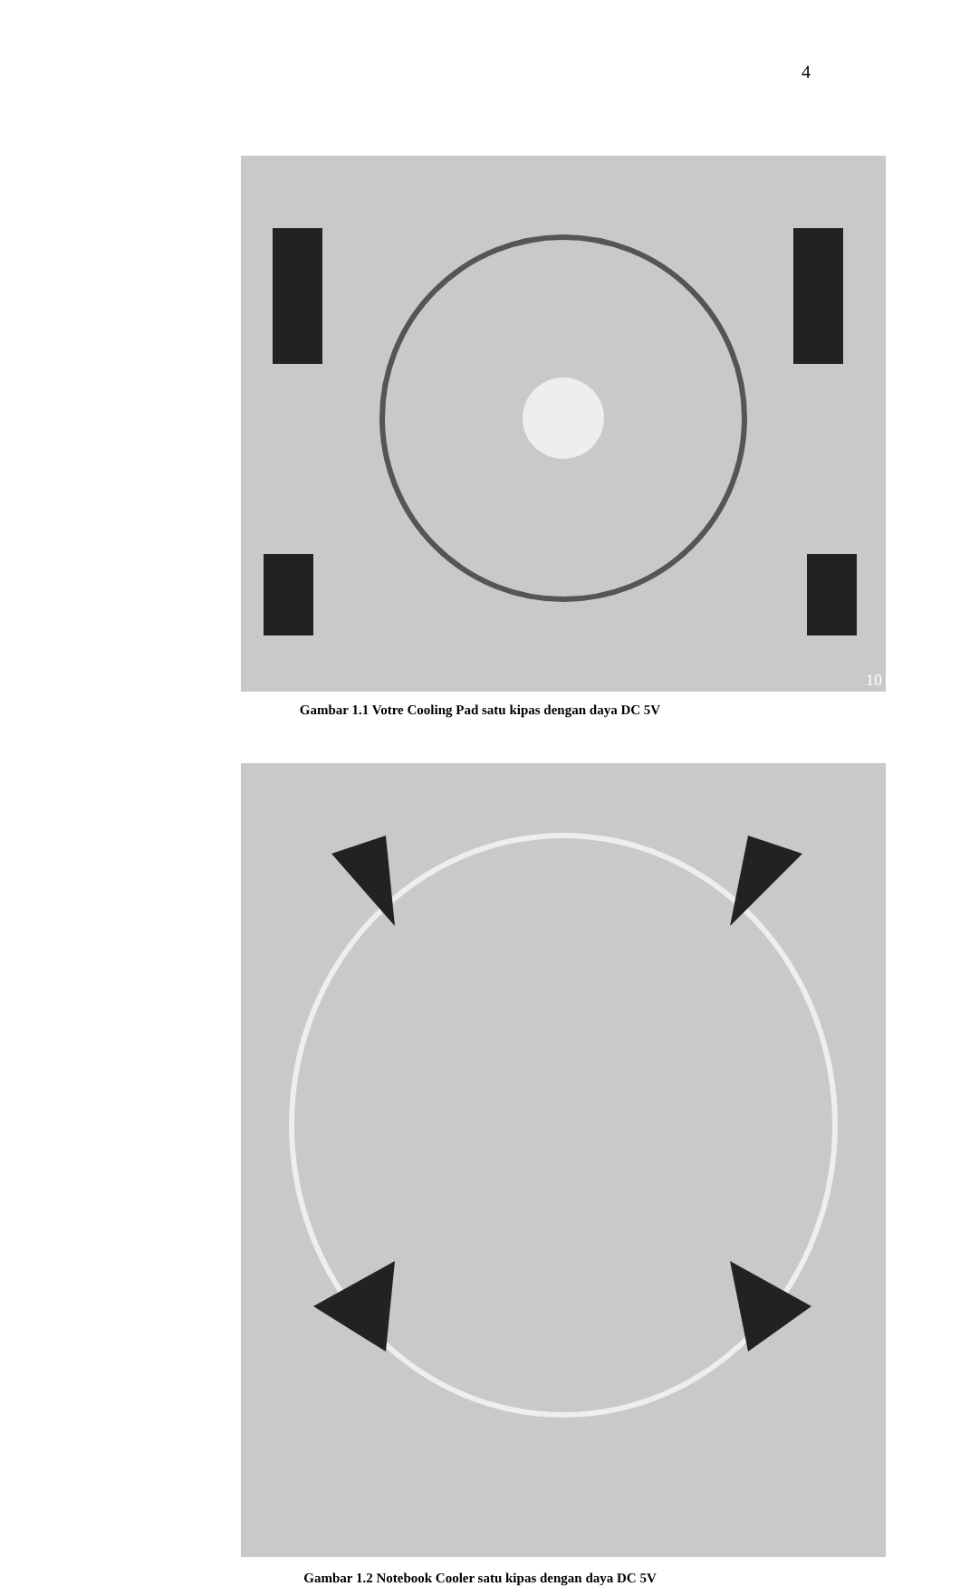4
10
Gambar 1.1 Votre Cooling Pad satu kipas dengan daya DC 5V
Gambar 1.2 Notebook Cooler satu kipas dengan daya DC 5V